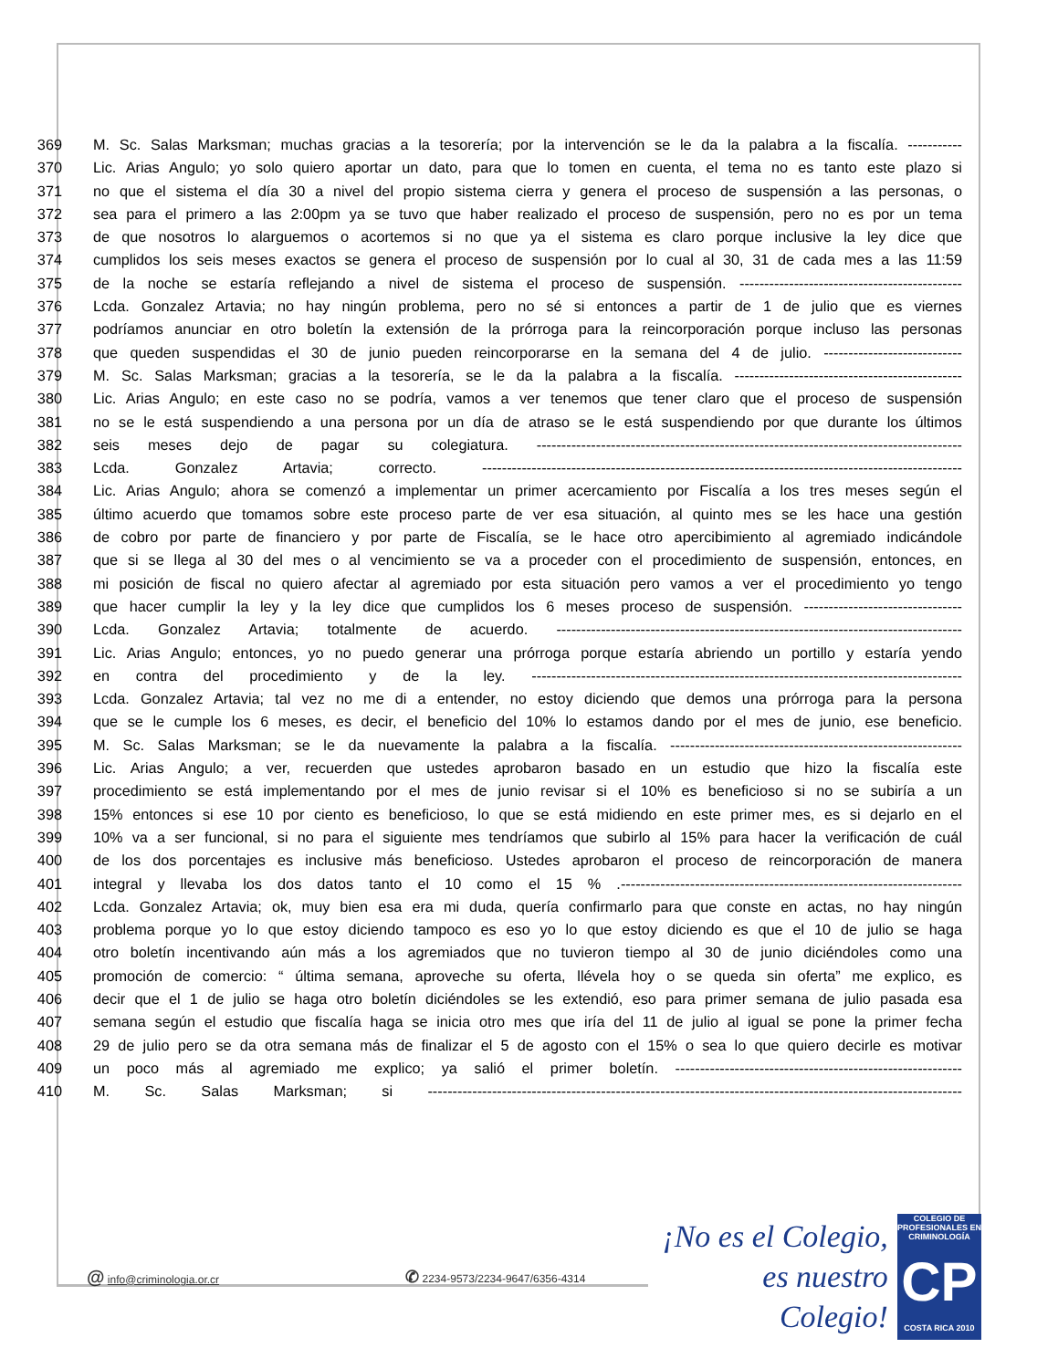369 M. Sc. Salas Marksman; muchas gracias a la tesorería; por la intervención se le da la palabra a la fiscalía. -----------
370 Lic. Arias Angulo; yo solo quiero aportar un dato, para que lo tomen en cuenta, el tema no es tanto este plazo si
371 no que el sistema el día 30 a nivel del propio sistema cierra y genera el proceso de suspensión a las personas, o
372 sea para el primero a las 2:00pm ya se tuvo que haber realizado el proceso de suspensión, pero no es por un tema
373 de que nosotros lo alarguemos o acortemos si no que ya el sistema es claro porque inclusive la ley dice que
374 cumplidos los seis meses exactos se genera el proceso de suspensión por lo cual al 30, 31 de cada mes a las 11:59
375 de la noche se estaría reflejando a nivel de sistema el proceso de suspensión. ---------------------------------------------
376 Lcda. Gonzalez Artavia; no hay ningún problema, pero no sé si entonces a partir de 1 de julio que es viernes
377 podríamos anunciar en otro boletín la extensión de la prórroga para la reincorporación porque incluso las personas
378 que queden suspendidas el 30 de junio pueden reincorporarse en la semana del 4 de julio. ----------------------------
379 M. Sc. Salas Marksman; gracias a la tesorería, se le da la palabra a la fiscalía. ----------------------------------------------
380 Lic. Arias Angulo; en este caso no se podría, vamos a ver tenemos que tener claro que el proceso de suspensión
381 no se le está suspendiendo a una persona por un día de atraso se le está suspendiendo por que durante los últimos
382 seis meses dejo de pagar su colegiatura. --------------------------------------------------------------------------------------
383 Lcda. Gonzalez Artavia; correcto. -------------------------------------------------------------------------------------------------
384 Lic. Arias Angulo; ahora se comenzó a implementar un primer acercamiento por Fiscalía a los tres meses según el
385 último acuerdo que tomamos sobre este proceso parte de ver esa situación, al quinto mes se les hace una gestión
386 de cobro por parte de financiero y por parte de Fiscalía, se le hace otro apercibimiento al agremiado indicándole
387 que si se llega al 30 del mes o al vencimiento se va a proceder con el procedimiento de suspensión, entonces, en
388 mi posición de fiscal no quiero afectar al agremiado por esta situación pero vamos a ver el procedimiento yo tengo
389 que hacer cumplir la ley y la ley dice que cumplidos los 6 meses proceso de suspensión. --------------------------------
390 Lcda. Gonzalez Artavia; totalmente de acuerdo. ----------------------------------------------------------------------------------
391 Lic. Arias Angulo; entonces, yo no puedo generar una prórroga porque estaría abriendo un portillo y estaría yendo
392 en contra del procedimiento y de la ley. ---------------------------------------------------------------------------------------
393 Lcda. Gonzalez Artavia; tal vez no me di a entender, no estoy diciendo que demos una prórroga para la persona
394 que se le cumple los 6 meses, es decir, el beneficio del 10% lo estamos dando por el mes de junio, ese beneficio.
395 M. Sc. Salas Marksman; se le da nuevamente la palabra a la fiscalía. -----------------------------------------------------------
396 Lic. Arias Angulo; a ver, recuerden que ustedes aprobaron basado en un estudio que hizo la fiscalía este
397 procedimiento se está implementando por el mes de junio revisar si el 10% es beneficioso si no se subiría a un
398 15% entonces si ese 10 por ciento es beneficioso, lo que se está midiendo en este primer mes, es si dejarlo en el
399 10% va a ser funcional, si no para el siguiente mes tendríamos que subirlo al 15% para hacer la verificación de cuál
400 de los dos porcentajes es inclusive más beneficioso. Ustedes aprobaron el proceso de reincorporación de manera
401 integral y llevaba los dos datos tanto el 10 como el 15 % .---------------------------------------------------------------------
402 Lcda. Gonzalez Artavia; ok, muy bien esa era mi duda, quería confirmarlo para que conste en actas, no hay ningún
403 problema porque yo lo que estoy diciendo tampoco es eso yo lo que estoy diciendo es que el 10 de julio se haga
404 otro boletín incentivando aún más a los agremiados que no tuvieron tiempo al 30 de junio diciéndoles como una
405 promoción de comercio: “ última semana, aproveche su oferta, llévela hoy o se queda sin oferta” me explico, es
406 decir que el 1 de julio se haga otro boletín diciéndoles se les extendió, eso para primer semana de julio pasada esa
407 semana según el estudio que fiscalía haga se inicia otro mes que iría del 11 de julio al igual se pone la primer fecha
408 29 de julio pero se da otra semana más de finalizar el 5 de agosto con el 15% o sea lo que quiero decirle es motivar
409 un poco más al agremiado me explico; ya salió el primer boletín. ----------------------------------------------------------
410 M. Sc. Salas Marksman; si ------------------------------------------------------------------------------------------------------------
@ info@criminologia.or.cr ✆ 2234-9573/2234-9647/6356-4314
¡No es el Colegio,
es nuestro Colegio!
COLEGIO DE PROFESIONALES EN
CRIMINOLOGÍA
CP
COSTA RICA 2010